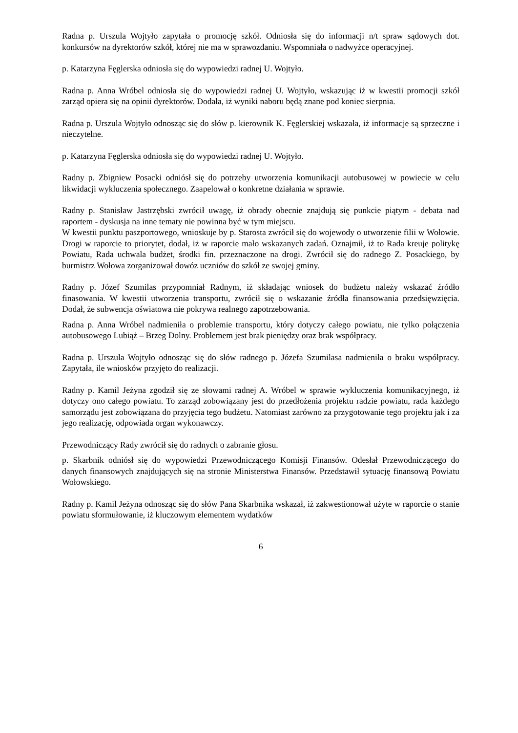Radna p. Urszula Wojtyło zapytała o promocję szkół. Odniosła się do informacji n/t spraw sądowych dot. konkursów na dyrektorów szkół, której nie ma w sprawozdaniu. Wspomniała o nadwyżce operacyjnej.
p. Katarzyna Fęglerska odniosła się do wypowiedzi radnej U. Wojtyło.
Radna p. Anna Wróbel odniosła się do wypowiedzi radnej U. Wojtyło, wskazując iż w kwestii promocji szkół zarząd opiera się na opinii dyrektorów. Dodała, iż wyniki naboru będą znane pod koniec sierpnia.
Radna p. Urszula Wojtyło odnosząc się do słów p. kierownik K. Fęglerskiej wskazała, iż informacje są sprzeczne i nieczytelne.
p. Katarzyna Fęglerska odniosła się do wypowiedzi radnej U. Wojtyło.
Radny p. Zbigniew Posacki odniósł się do potrzeby utworzenia komunikacji autobusowej w powiecie w celu likwidacji wykluczenia społecznego. Zaapelował o konkretne działania w sprawie.
Radny p. Stanisław Jastrzębski zwrócił uwagę, iż obrady obecnie znajdują się punkcie piątym - debata nad raportem - dyskusja na inne tematy nie powinna być w tym miejscu.
W kwestii punktu paszportowego, wnioskuje by p. Starosta zwrócił się do wojewody o utworzenie filii w Wołowie. Drogi w raporcie to priorytet, dodał, iż w raporcie mało wskazanych zadań. Oznajmił, iż to Rada kreuje politykę Powiatu, Rada uchwala budżet, środki fin. przeznaczone na drogi. Zwrócił się do radnego Z. Posackiego, by burmistrz Wołowa zorganizował dowóz uczniów do szkół ze swojej gminy.
Radny p. Józef Szumilas przypomniał Radnym, iż składając wniosek do budżetu należy wskazać źródło finasowania. W kwestii utworzenia transportu, zwrócił się o wskazanie źródła finansowania przedsięwzięcia. Dodał, że subwencja oświatowa nie pokrywa realnego zapotrzebowania.
Radna p. Anna Wróbel nadmieniła o problemie transportu, który dotyczy całego powiatu, nie tylko połączenia autobusowego Lubiąż – Brzeg Dolny. Problemem jest brak pieniędzy oraz brak współpracy.
Radna p. Urszula Wojtyło odnosząc się do słów radnego p. Józefa Szumilasa nadmieniła o braku współpracy. Zapytała, ile wniosków przyjęto do realizacji.
Radny p. Kamil Jeżyna zgodził się ze słowami radnej A. Wróbel w sprawie wykluczenia komunikacyjnego, iż dotyczy ono całego powiatu. To zarząd zobowiązany jest do przedłożenia projektu radzie powiatu, rada każdego samorządu jest zobowiązana do przyjęcia tego budżetu. Natomiast zarówno za przygotowanie tego projektu jak i za jego realizację, odpowiada organ wykonawczy.
Przewodniczący Rady zwrócił się do radnych o zabranie głosu.
p. Skarbnik odniósł się do wypowiedzi Przewodniczącego Komisji Finansów. Odesłał Przewodniczącego do danych finansowych znajdujących się na stronie Ministerstwa Finansów. Przedstawił sytuację finansową Powiatu Wołowskiego.
Radny p. Kamil Jeżyna odnosząc się do słów Pana Skarbnika wskazał, iż zakwestionował użyte w raporcie o stanie powiatu sformułowanie, iż kluczowym elementem wydatków
6